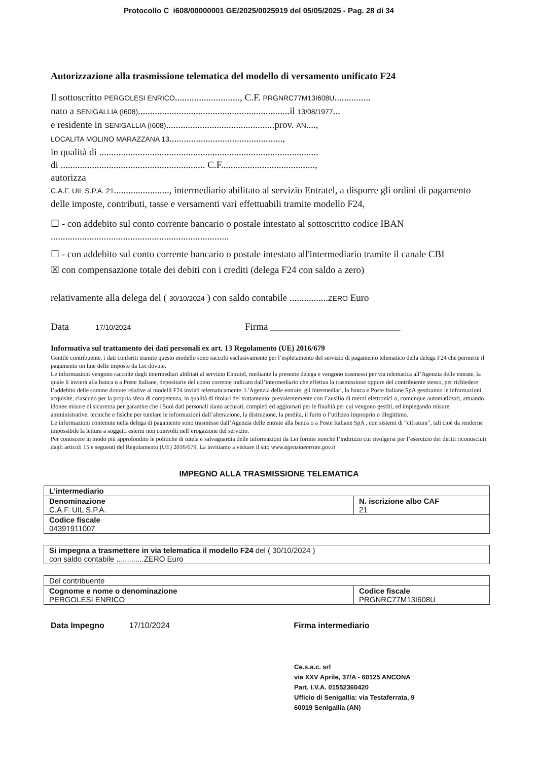Protocollo C_i608/00000001 GE/2025/0025919 del 05/05/2025 - Pag. 28 di 34
Autorizzazione alla trasmissione telematica del modello di versamento unificato F24
Il sottoscritto PERGOLESI ENRICO..........................., C.F. PRGNRC77M13I608U...............
nato a SENIGALLIA (I608)...............................................................il 13/08/1977...
e residente in SENIGALLIA (I608).............................................prov. AN....,
LOCALITA MOLINO MARAZZANA 13...............................................,
in qualità di ...........................................................................................
di ............................................................ C.F.......................................,
autorizza
C.A.F. UIL S.P.A. 21......................., intermediario abilitato al servizio Entratel, a disporre gli ordini di pagamento delle imposte, contributi, tasse e versamenti vari effettuabili tramite modello F24,
☐ - con addebito sul conto corrente bancario o postale intestato al sottoscritto codice IBAN
..........................................................................
☐ - con addebito sul conto corrente bancario o postale intestato all'intermediario tramite il canale CBI
☒ con compensazione totale dei debiti con i crediti (delega F24 con saldo a zero)
relativamente alla delega del ( 30/10/2024 ) con saldo contabile ................ZERO Euro
Data 17/10/2024 Firma ___________________________
Informativa sul trattamento dei dati personali ex art. 13 Regolamento (UE) 2016/679
Gentile contribuente, i dati conferiti tramite questo modello sono raccolti esclusivamente per l’espletamento del servizio di pagamento telematico della delega F24 che permette il pagamento on line delle imposte da Lei dovute.
Le informazioni vengono raccolte dagli intermediari abilitati al servizio Entratel, mediante la presente delega e vengono trasmessi per via telematica all’Agenzia delle entrate, la quale li invierà alla banca o a Poste Italiane, depositarie del conto corrente indicato dall’intermediario che effettua la trasmissione oppure del contribuente stesso, per richiedere l’addebito delle somme dovute relative ai modelli F24 inviati telematicamente. L’Agenzia delle entrate, gli intermediari, la banca e Poste Italiane SpA gestiranno le informazioni acquisite, ciascuno per la propria sfera di competenza, in qualità di titolari del trattamento, prevalentemente con l’ausilio di mezzi elettronici o, comunque automatizzati, attuando idonee misure di sicurezza per garantire che i Suoi dati personali siano accurati, completi ed aggiornati per le finalità per cui vengono gestiti, ed impiegando misure amministrative, tecniche e fisiche per tutelare le informazioni dall’alterazione, la distruzione, la perdita, il furto o l’utilizzo improprio o illegittimo.
Le informazioni contenute nella delega di pagamento sono trasmesse dall’Agenzia delle entrate alla banca o a Poste Italiane SpA , con sistemi di “cifratura”, tali cioè da renderne impossibile la lettura a soggetti esterni non coinvolti nell’erogazione del servizio.
Per conoscere in modo più approfondito le politiche di tutela e salvaguardia delle informazioni da Lei fornite nonché l’indirizzo cui rivolgersi per l’esercizio dei diritti riconosciuti dagli articoli 15 e seguenti del Regolamento (UE) 2016/679, La invitiamo a visitare il sito www.agenziaentrate.gov.it
IMPEGNO ALLA TRASMISSIONE TELEMATICA
| L'intermediario | |
| Denominazione C.A.F. UIL S.P.A. | N. iscrizione albo CAF 21 |
| Codice fiscale 04391911007 | |
| Si impegna a trasmettere in via telematica il modello F24 del ( 30/10/2024 ) con saldo contabile .............ZERO Euro |
| Del contribuente | |
| Cognome e nome o denominazione PERGOLESI ENRICO | Codice fiscale PRGNRC77M13I608U |
Data Impegno 17/10/2024 Firma intermediario
Ce.s.a.c. srl
via XXV Aprile, 37/A - 60125 ANCONA
Part. I.V.A. 01552360420
Ufficio di Senigallia: via Testaferrata, 9
60019 Senigallia (AN)